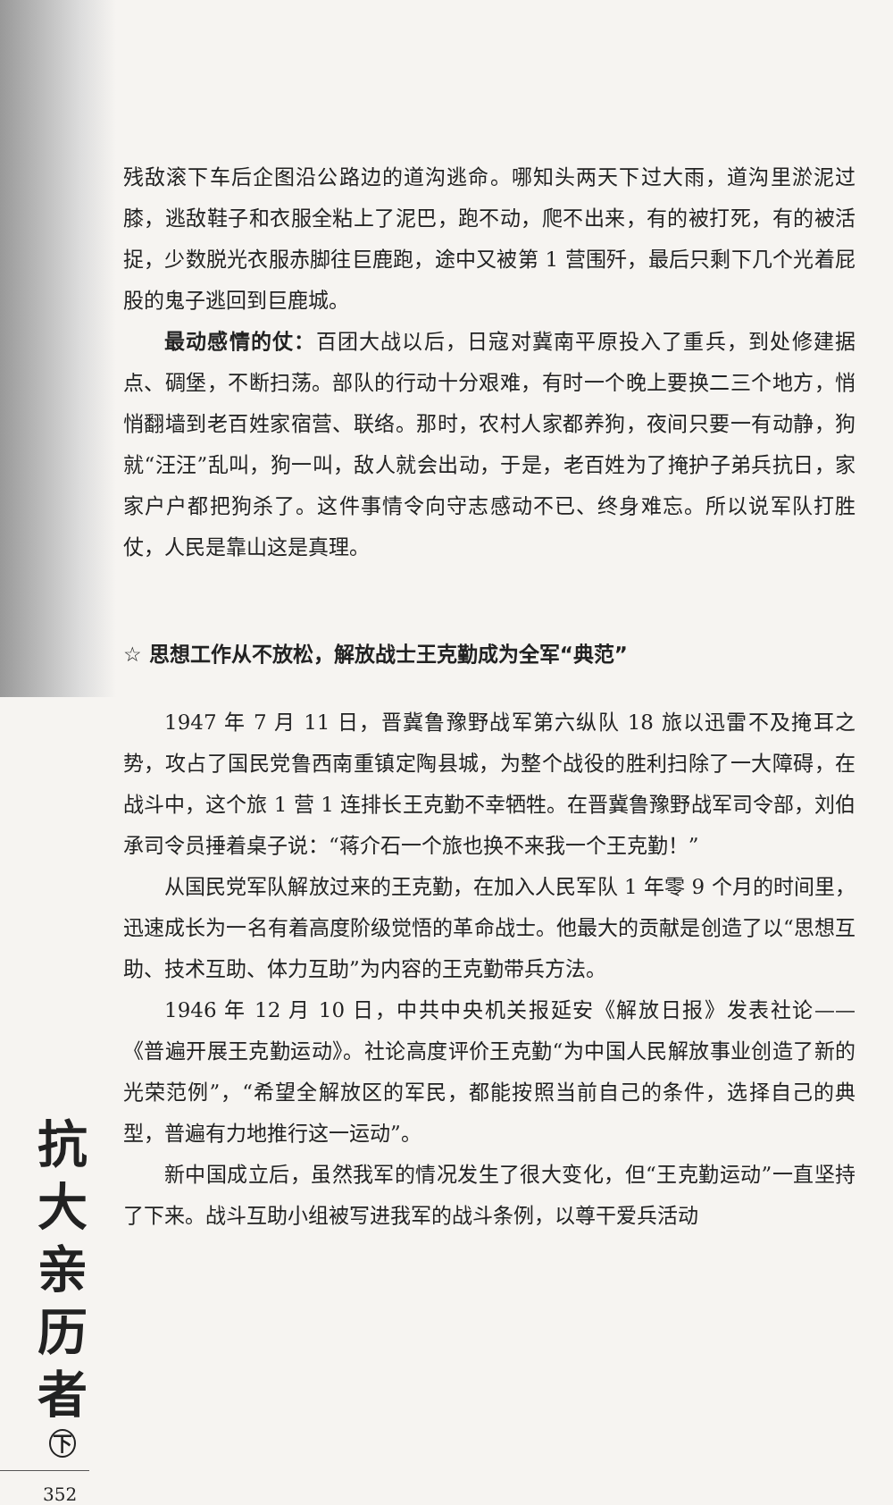残敌滚下车后企图沿公路边的道沟逃命。哪知头两天下过大雨，道沟里淤泥过膝，逃敌鞋子和衣服全粘上了泥巴，跑不动，爬不出来，有的被打死，有的被活捉，少数脱光衣服赤脚往巨鹿跑，途中又被第 1 营围歼，最后只剩下几个光着屁股的鬼子逃回到巨鹿城。
最动感情的仗：百团大战以后，日寇对冀南平原投入了重兵，到处修建据点、碉堡，不断扫荡。部队的行动十分艰难，有时一个晚上要换二三个地方，悄悄翻墙到老百姓家宿营、联络。那时，农村人家都养狗，夜间只要一有动静，狗就“汪汪”乱叫，狗一叫，敌人就会出动，于是，老百姓为了掩护子弟兵抗日，家家户户都把狗杀了。这件事情令向守志感动不已、终身难忘。所以说军队打胜仗，人民是靠山这是真理。
☆ 思想工作从不放松，解放战士王克勤成为全军“典范”
1947 年 7 月 11 日，晋冀鲁豫野战军第六纵队 18 旅以迅雷不及掩耳之势，攻占了国民党鲁西南重镇定陶县城，为整个战役的胜利扫除了一大障碍，在战斗中，这个旅 1 营 1 连排长王克勤不幸牺牲。在晋冀鲁豫野战军司令部，刘伯承司令员捶着桌子说：“蒋介石一个旅也换不来我一个王克勤！”
从国民党军队解放过来的王克勤，在加入人民军队 1 年零 9 个月的时间里，迅速成长为一名有着高度阶级觉悟的革命战士。他最大的贡献是创造了以“思想互助、技术互助、体力互助”为内容的王克勤带兵方法。
1946 年 12 月 10 日，中共中央机关报延安《解放日报》发表社论——《普遍开展王克勤运动》。社论高度评价王克勤“为中国人民解放事业创造了新的光荣范例”，“希望全解放区的军民，都能按照当前自己的条件，选择自己的典型，普遍有力地推行这一运动”。
新中国成立后，虽然我军的情况发生了很大变化，但“王克勤运动”一直坚持了下来。战斗互助小组被写进我军的战斗条例，以尊干爱兵活动
抗大亲历者
下
352